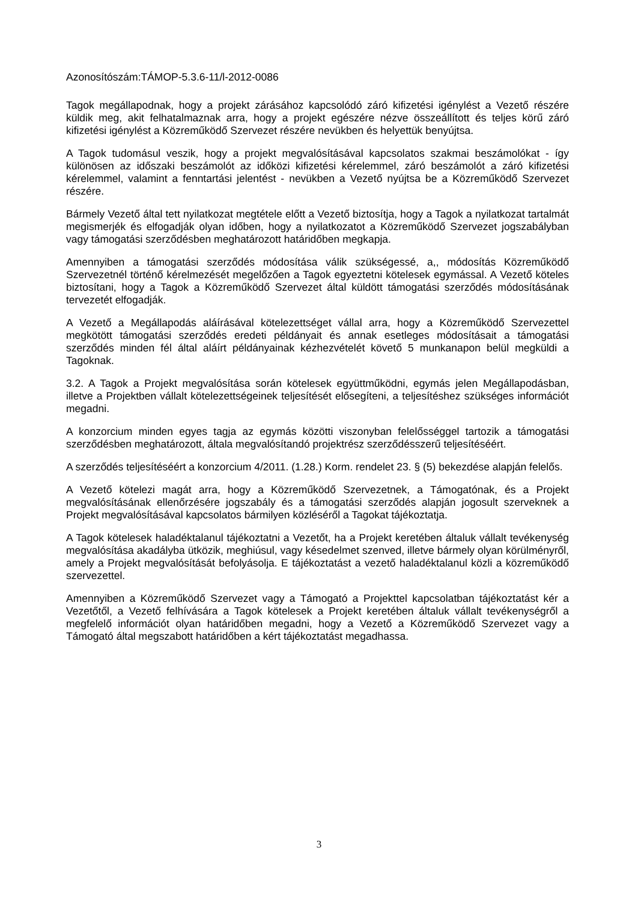Azonosítószám:TÁMOP-5.3.6-11/l-2012-0086
Tagok megállapodnak, hogy a projekt zárásához kapcsolódó záró kifizetési igénylést a Vezető részére küldik meg, akit felhatalmaznak arra, hogy a projekt egészére nézve összeállított és teljes körű záró kifizetési igénylést a Közreműködő Szervezet részére nevükben és helyettük benyújtsa.
A Tagok tudomásul veszik, hogy a projekt megvalósításával kapcsolatos szakmai beszámolókat - így különösen az időszaki beszámolót az időközi kifizetési kérelemmel, záró beszámolót a záró kifizetési kérelemmel, valamint a fenntartási jelentést - nevükben a Vezető nyújtsa be a Közreműködő Szervezet részére.
Bármely Vezető által tett nyilatkozat megtétele előtt a Vezető biztosítja, hogy a Tagok a nyilatkozat tartalmát megismerjék és elfogadják olyan időben, hogy a nyilatkozatot a Közreműködő Szervezet jogszabályban vagy támogatási szerződésben meghatározott határidőben megkapja.
Amennyiben a támogatási szerződés módosítása válik szükségessé, a,, módosítás Közreműködő Szervezetnél történő kérelmezését megelőzően a Tagok egyeztetni kötelesek egymással. A Vezető köteles biztosítani, hogy a Tagok a Közreműködő Szervezet által küldött támogatási szerződés módosításának tervezetét elfogadják.
A Vezető a Megállapodás aláírásával kötelezettséget vállal arra, hogy a Közreműködő Szervezettel megkötött támogatási szerződés eredeti példányait és annak esetleges módosításait a támogatási szerződés minden fél által aláírt példányainak kézhezvételét követő 5 munkanapon belül megküldi a Tagoknak.
3.2. A Tagok a Projekt megvalósítása során kötelesek együttműködni, egymás jelen Megállapodásban, illetve a Projektben vállalt kötelezettségeinek teljesítését elősegíteni, a teljesítéshez szükséges információt megadni.
A konzorcium minden egyes tagja az egymás közötti viszonyban felelősséggel tartozik a támogatási szerződésben meghatározott, általa megvalósítandó projektrész szerződésszerű teljesítéséért.
A szerződés teljesítéséért a konzorcium 4/2011. (1.28.) Korm. rendelet 23. § (5) bekezdése alapján felelős.
A Vezető kötelezi magát arra, hogy a Közreműködő Szervezetnek, a Támogatónak, és a Projekt megvalósításának ellenőrzésére jogszabály és a támogatási szerződés alapján jogosult szerveknek a Projekt megvalósításával kapcsolatos bármilyen közléséről a Tagokat tájékoztatja.
A Tagok kötelesek haladéktalanul tájékoztatni a Vezetőt, ha a Projekt keretében általuk vállalt tevékenység megvalósítása akadályba ütközik, meghiúsul, vagy késedelmet szenved, illetve bármely olyan körülményről, amely a Projekt megvalósítását befolyásolja. E tájékoztatást a vezető haladéktalanul közli a közreműködő szervezettel.
Amennyiben a Közreműködő Szervezet vagy a Támogató a Projekttel kapcsolatban tájékoztatást kér a Vezetőtől, a Vezető felhívására a Tagok kötelesek a Projekt keretében általuk vállalt tevékenységről a megfelelő információt olyan határidőben megadni, hogy a Vezető a Közreműködő Szervezet vagy a Támogató által megszabott határidőben a kért tájékoztatást megadhassa.
3